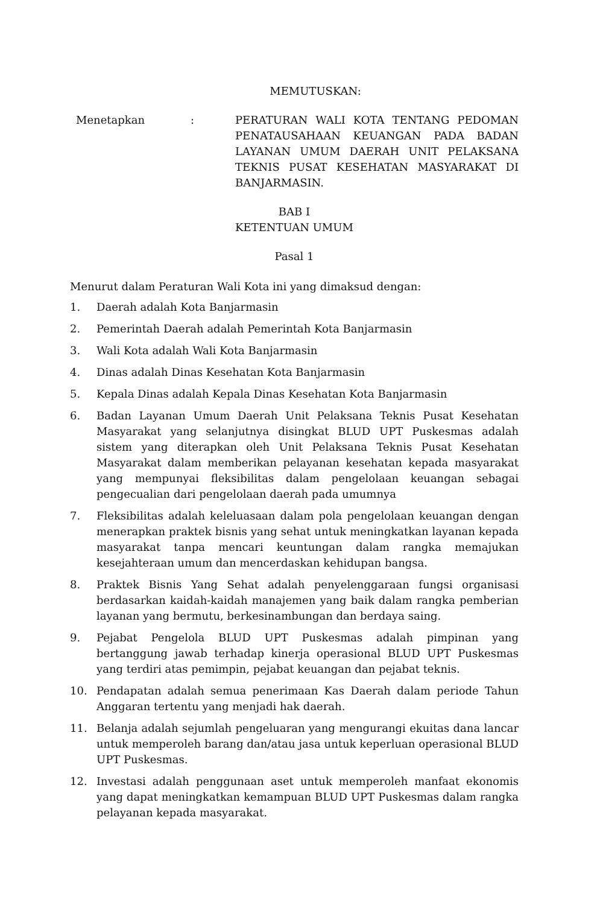MEMUTUSKAN:
Menetapkan : PERATURAN WALI KOTA TENTANG PEDOMAN PENATAUSAHAAN KEUANGAN PADA BADAN LAYANAN UMUM DAERAH UNIT PELAKSANA TEKNIS PUSAT KESEHATAN MASYARAKAT DI BANJARMASIN.
BAB I
KETENTUAN UMUM
Pasal 1
Menurut dalam Peraturan Wali Kota ini yang dimaksud dengan:
1. Daerah adalah Kota Banjarmasin
2. Pemerintah Daerah adalah Pemerintah Kota Banjarmasin
3. Wali Kota adalah Wali Kota Banjarmasin
4. Dinas adalah Dinas Kesehatan Kota Banjarmasin
5. Kepala Dinas adalah Kepala Dinas Kesehatan Kota Banjarmasin
6. Badan Layanan Umum Daerah Unit Pelaksana Teknis Pusat Kesehatan Masyarakat yang selanjutnya disingkat BLUD UPT Puskesmas adalah sistem yang diterapkan oleh Unit Pelaksana Teknis Pusat Kesehatan Masyarakat dalam memberikan pelayanan kesehatan kepada masyarakat yang mempunyai fleksibilitas dalam pengelolaan keuangan sebagai pengecualian dari pengelolaan daerah pada umumnya
7. Fleksibilitas adalah keleluasaan dalam pola pengelolaan keuangan dengan menerapkan praktek bisnis yang sehat untuk meningkatkan layanan kepada masyarakat tanpa mencari keuntungan dalam rangka memajukan kesejahteraan umum dan mencerdaskan kehidupan bangsa.
8. Praktek Bisnis Yang Sehat adalah penyelenggaraan fungsi organisasi berdasarkan kaidah-kaidah manajemen yang baik dalam rangka pemberian layanan yang bermutu, berkesinambungan dan berdaya saing.
9. Pejabat Pengelola BLUD UPT Puskesmas adalah pimpinan yang bertanggung jawab terhadap kinerja operasional BLUD UPT Puskesmas yang terdiri atas pemimpin, pejabat keuangan dan pejabat teknis.
10. Pendapatan adalah semua penerimaan Kas Daerah dalam periode Tahun Anggaran tertentu yang menjadi hak daerah.
11. Belanja adalah sejumlah pengeluaran yang mengurangi ekuitas dana lancar untuk memperoleh barang dan/atau jasa untuk keperluan operasional BLUD UPT Puskesmas.
12. Investasi adalah penggunaan aset untuk memperoleh manfaat ekonomis yang dapat meningkatkan kemampuan BLUD UPT Puskesmas dalam rangka pelayanan kepada masyarakat.